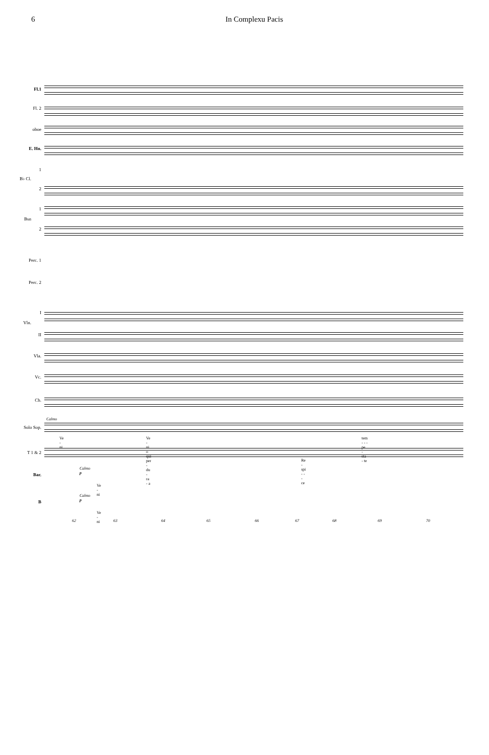6 In Complexu Pacis
Fl.1
Fl. 2
oboe
E. Hn.
1
B♭ Cl.
2
1
Bsn
2
Perc. 1
Perc. 2
I
Vln.
II
Vla.
Vc.
Cb.
Solo Sop.
T 1 & 2
Bar.
B
Calmo
Ve - ni
Ve - ni o qui per - du - ra - a
Re - spi - - - ce
tem - - - pe - sta - te
Calmo p
Ve - ni
Calmo p
Ve - ni
62 63 64 65 66 67 68 69 70